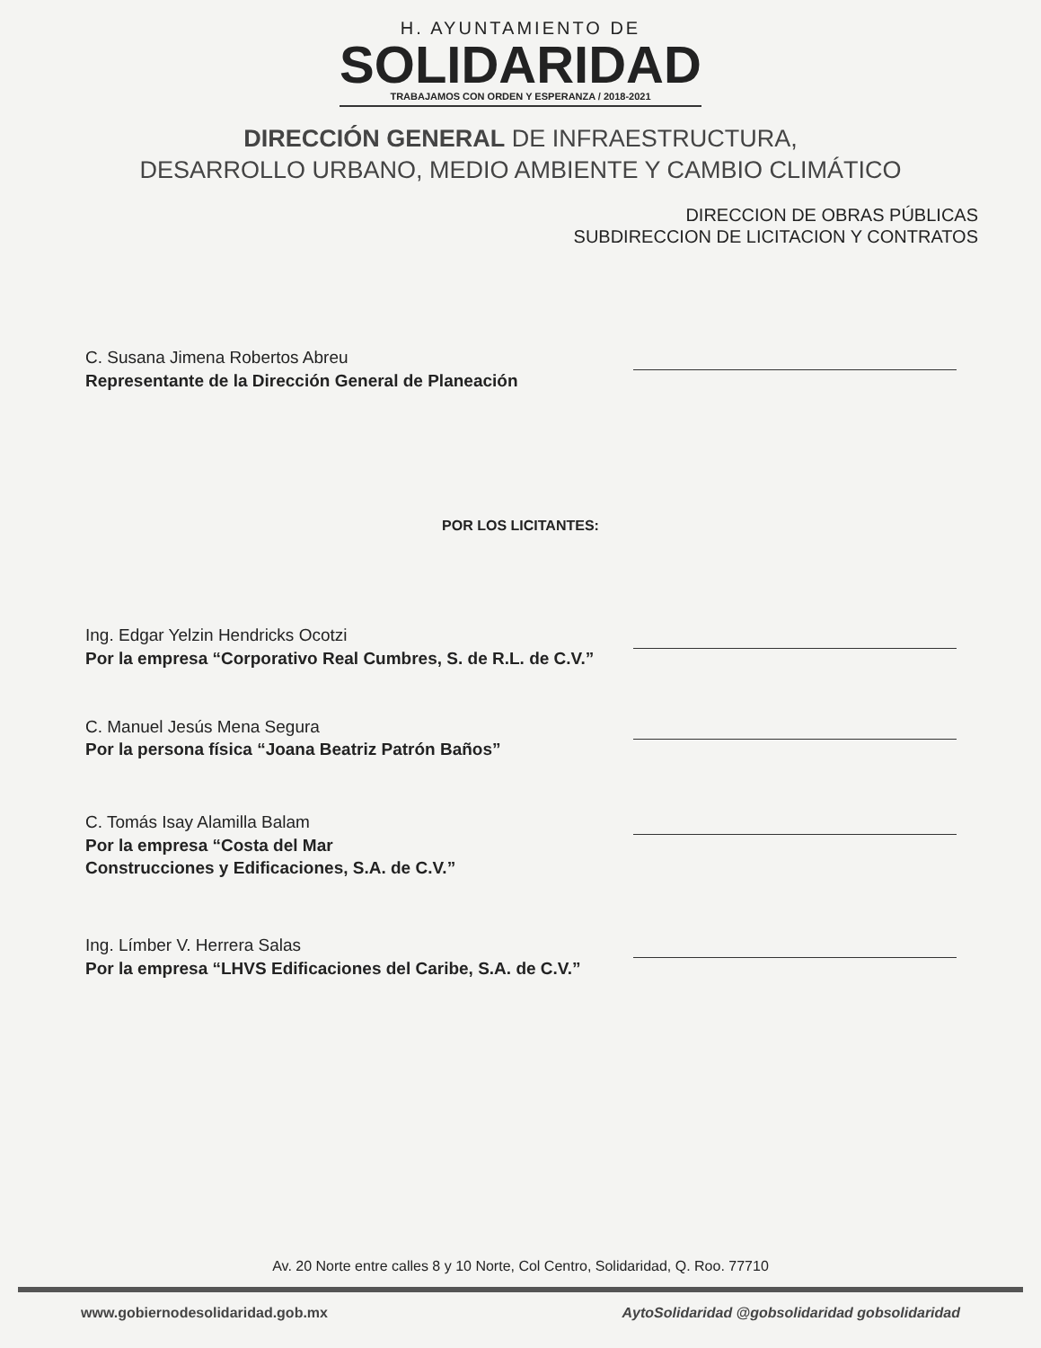H. AYUNTAMIENTO DE
SOLIDARIDAD
TRABAJAMOS CON ORDEN Y ESPERANZA / 2018-2021
DIRECCIÓN GENERAL DE INFRAESTRUCTURA,
DESARROLLO URBANO, MEDIO AMBIENTE Y CAMBIO CLIMÁTICO
DIRECCION DE OBRAS PÚBLICAS
SUBDIRECCION DE LICITACION Y CONTRATOS
C. Susana Jimena Robertos Abreu
Representante de la Dirección General de Planeación
POR LOS LICITANTES:
Ing. Edgar Yelzin Hendricks Ocotzi
Por la empresa “Corporativo Real Cumbres, S. de R.L. de C.V.”
C. Manuel Jesús Mena Segura
Por la persona física “Joana Beatriz Patrón Baños”
C. Tomás Isay Alamilla Balam
Por la empresa “Costa del Mar
Construcciones y Edificaciones, S.A. de C.V.”
Ing. Límber V. Herrera Salas
Por la empresa “LHVS Edificaciones del Caribe, S.A. de C.V.”
Av. 20 Norte entre calles 8 y 10 Norte, Col Centro, Solidaridad, Q. Roo. 77710
www.gobiernodesolidaridad.gob.mx AytoSolidaridad @gobsolidaridad gobsolidaridad